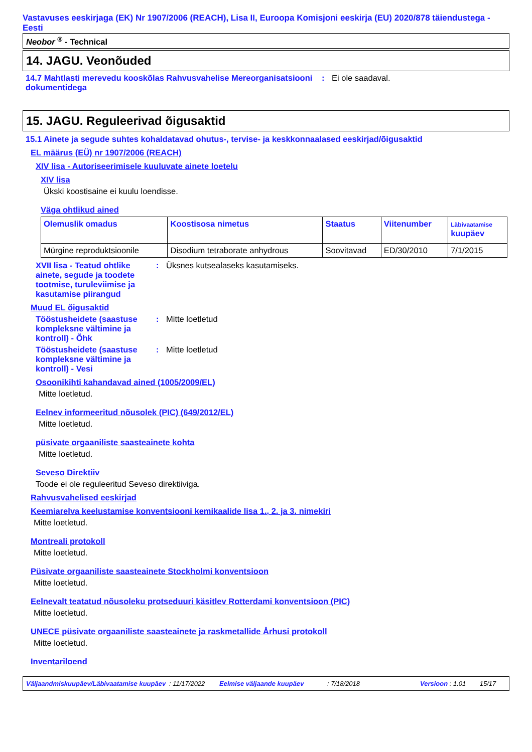Vastavuses eeskirjaga (EK) Nr 1907/2006 (REACH), Lisa II, Euroopa Komisjoni eeskirja (EU) 2020/878 täiendustega - Eesti
Neobor <sup>®</sup> - Technical
14. JAGU. Veonõuded
14.7 Mahtlasti merevedu kooskõlas Rahvusvahelise Mereorganisatsiooni dokumentidega
: Ei ole saadaval.
15. JAGU. Reguleerivad õigusaktid
15.1 Ainete ja segude suhtes kohaldatavad ohutus-, tervise- ja keskkonnaalased eeskirjad/õigusaktid
EL määrus (EÜ) nr 1907/2006 (REACH)
XIV lisa - Autoriseerimisele kuuluvate ainete loetelu
XIV lisa
Ükski koostisaine ei kuulu loendisse.
Väga ohtlikud ained
| Olemuslik omadus | Koostisosa nimetus | Staatus | Viitenumber | Läbivaatamise kuupäev |
| --- | --- | --- | --- | --- |
| Mürgine reproduktsioonile | Disodium tetraborate anhydrous | Soovitavad | ED/30/2010 | 7/1/2015 |
XVII lisa - Teatud ohtlike ainete, segude ja toodete tootmise, turuleviimise ja kasutamise piirangud
: Üksnes kutsealaseks kasutamiseks.
Muud EL õigusaktid
Tööstusheidete (saastuse kompleksne vältimine ja kontroll) - Õhk
: Mitte loetletud
Tööstusheidete (saastuse kompleksne vältimine ja kontroll) - Vesi
: Mitte loetletud
Osoonikihti kahandavad ained (1005/2009/EL)
Mitte loetletud.
Eelnev informeeritud nõusolek (PIC) (649/2012/EL)
Mitte loetletud.
püsivate orgaaniliste saasteainete kohta
Mitte loetletud.
Seveso Direktiiv
Toode ei ole reguleeritud Seveso direktiiviga.
Rahvusvahelised eeskirjad
Keemiarelva keelustamise konventsiooni kemikaalide lisa 1., 2. ja 3. nimekiri
Mitte loetletud.
Montreali protokoll
Mitte loetletud.
Püsivate orgaaniliste saasteainete Stockholmi konventsioon
Mitte loetletud.
Eelnevalt teatatud nõusoleku protseduuri käsitlev Rotterdami konventsioon (PIC)
Mitte loetletud.
UNECE püsivate orgaaniliste saasteainete ja raskmetallide Århusi protokoll
Mitte loetletud.
Inventariloend
Väljaandmiskuupäev/Läbivaatamise kuupäev: 11/17/2022 Eelmise väljaande kuupäev: 7/18/2018 Versioon : 1.01 15/17